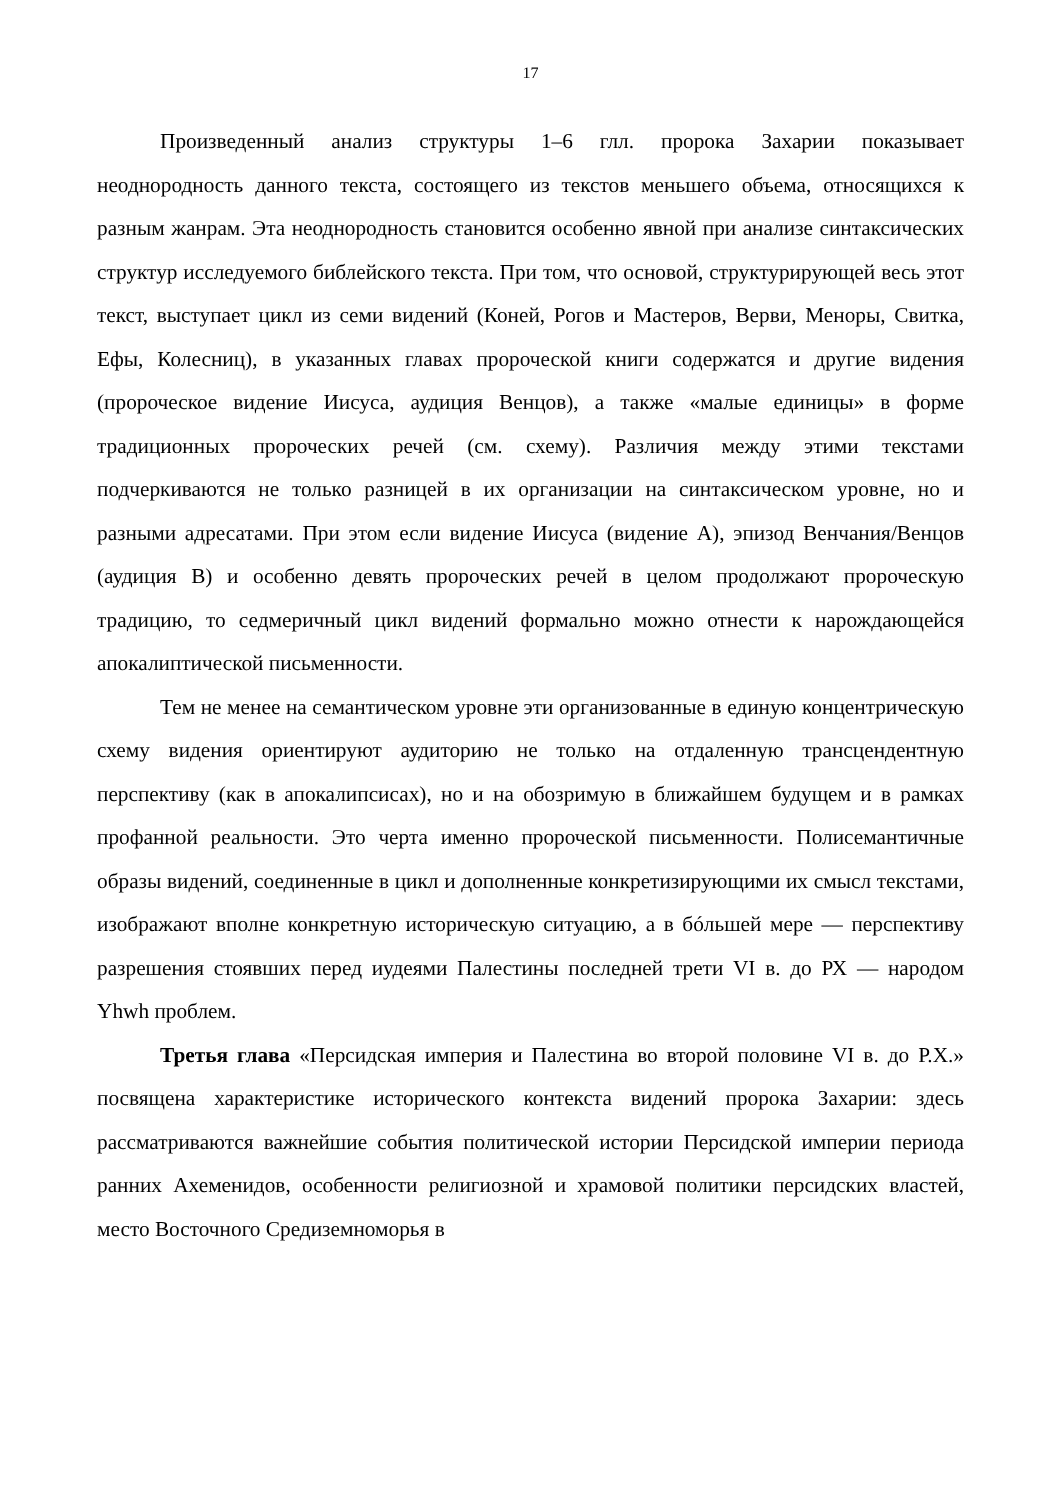17
Произведенный анализ структуры 1–6 глл. пророка Захарии показывает неоднородность данного текста, состоящего из текстов меньшего объема, относящихся к разным жанрам. Эта неоднородность становится особенно явной при анализе синтаксических структур исследуемого библейского текста. При том, что основой, структурирующей весь этот текст, выступает цикл из семи видений (Коней, Рогов и Мастеров, Верви, Меноры, Свитка, Ефы, Колесниц), в указанных главах пророческой книги содержатся и другие видения (пророческое видение Иисуса, аудиция Венцов), а также «малые единицы» в форме традиционных пророческих речей (см. схему). Различия между этими текстами подчеркиваются не только разницей в их организации на синтаксическом уровне, но и разными адресатами. При этом если видение Иисуса (видение A), эпизод Венчания/Венцов (аудиция B) и особенно девять пророческих речей в целом продолжают пророческую традицию, то седмеричный цикл видений формально можно отнести к нарождающейся апокалиптической письменности.
Тем не менее на семантическом уровне эти организованные в единую концентрическую схему видения ориентируют аудиторию не только на отдаленную трансцендентную перспективу (как в апокалипсисах), но и на обозримую в ближайшем будущем и в рамках профанной реальности. Это черта именно пророческой письменности. Полисемантичные образы видений, соединенные в цикл и дополненные конкретизирующими их смысл текстами, изображают вполне конкретную историческую ситуацию, а в бóльшей мере — перспективу разрешения стоявших перед иудеями Палестины последней трети VI в. до РХ — народом Yhwh проблем.
Третья глава «Персидская империя и Палестина во второй половине VI в. до Р.Х.» посвящена характеристике исторического контекста видений пророка Захарии: здесь рассматриваются важнейшие события политической истории Персидской империи периода ранних Ахеменидов, особенности религиозной и храмовой политики персидских властей, место Восточного Средиземноморья в